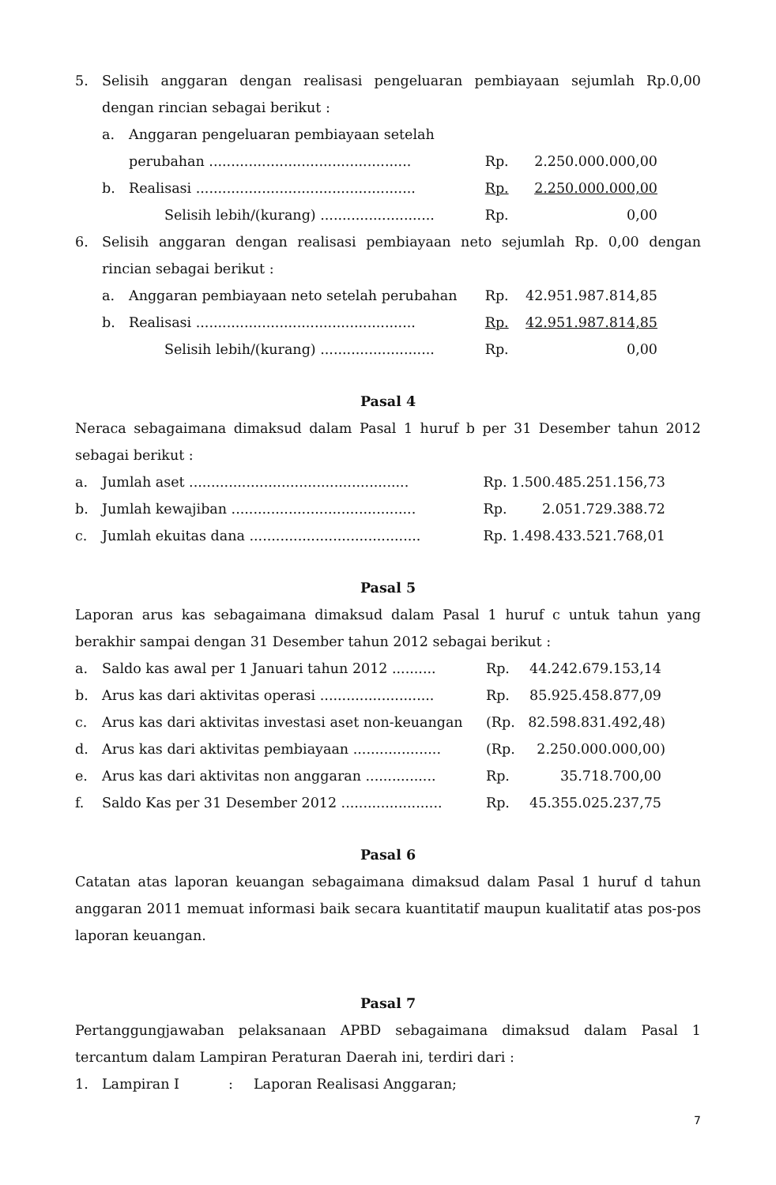| 5. | Selisih anggaran dengan realisasi pengeluaran pembiayaan sejumlah Rp.0,00 dengan rincian sebagai berikut : | | | |
| | a. | Anggaran pengeluaran pembiayaan setelah perubahan .............................................. | Rp. | 2.250.000.000,00 |
| | b. | Realisasi .................................................. | Rp. | 2.250.000.000,00 |
| | | Selisih lebih/(kurang) .......................... | Rp. | 0,00 |
| 6. | Selisih anggaran dengan realisasi pembiayaan neto sejumlah Rp. 0,00 dengan rincian sebagai berikut : | | | |
| | a. | Anggaran pembiayaan neto setelah perubahan | Rp. | 42.951.987.814,85 |
| | b. | Realisasi .................................................. | Rp. | 42.951.987.814,85 |
| | | Selisih lebih/(kurang) .......................... | Rp. | 0,00 |
Pasal 4
Neraca sebagaimana dimaksud dalam Pasal 1 huruf b per 31 Desember tahun 2012 sebagai berikut :
| a. | Jumlah aset .................................................. | Rp. 1.500.485.251.156,73 |
| b. | Jumlah kewajiban .......................................... | Rp. 2.051.729.388.72 |
| c. | Jumlah ekuitas dana ....................................... | Rp. 1.498.433.521.768,01 |
Pasal 5
Laporan arus kas sebagaimana dimaksud dalam Pasal 1 huruf c untuk tahun yang berakhir sampai dengan 31 Desember tahun 2012 sebagai berikut :
| a. | Saldo kas awal per 1 Januari tahun 2012 .......... | Rp. | 44.242.679.153,14 |
| b. | Arus kas dari aktivitas operasi .......................... | Rp. | 85.925.458.877,09 |
| c. | Arus kas dari aktivitas investasi aset non-keuangan | (Rp. | 82.598.831.492,48) |
| d. | Arus kas dari aktivitas pembiayaan .................... | (Rp. | 2.250.000.000,00) |
| e. | Arus kas dari aktivitas non anggaran ................ | Rp. | 35.718.700,00 |
| f. | Saldo Kas per 31 Desember 2012 ....................... | Rp. | 45.355.025.237,75 |
Pasal 6
Catatan atas laporan keuangan sebagaimana dimaksud dalam Pasal 1 huruf d tahun anggaran 2011 memuat informasi baik secara kuantitatif maupun kualitatif atas pos-pos laporan keuangan.
Pasal 7
Pertanggungjawaban pelaksanaan APBD sebagaimana dimaksud dalam Pasal 1 tercantum dalam Lampiran Peraturan Daerah ini, terdiri dari :
| 1. | Lampiran I | : | Laporan Realisasi Anggaran; |
7